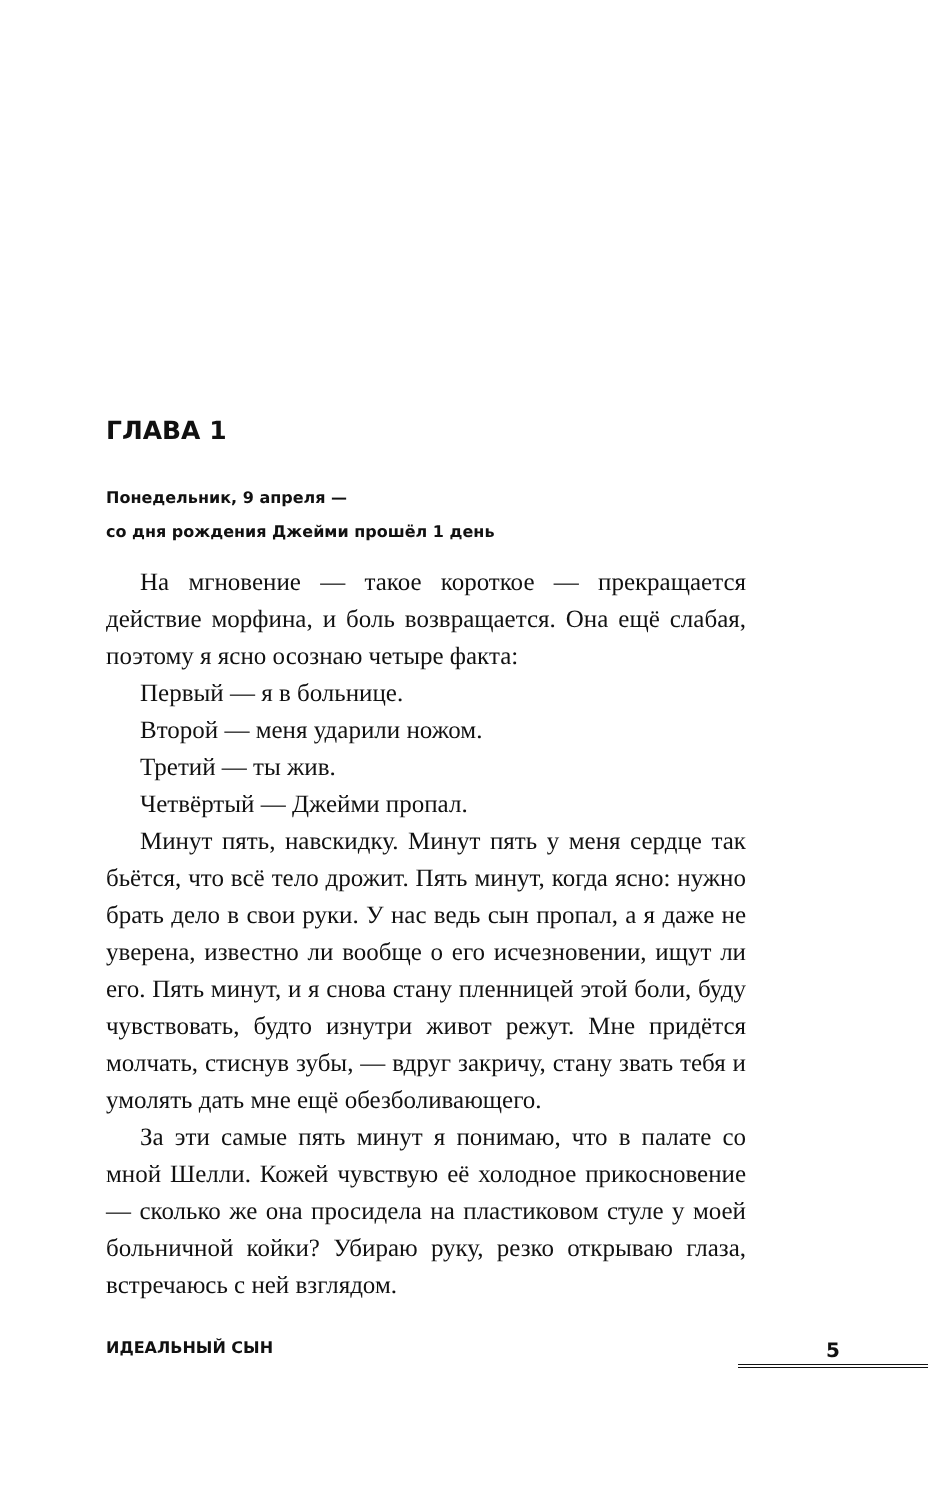ГЛАВА 1
Понедельник, 9 апреля —
со дня рождения Джейми прошёл 1 день
На мгновение — такое короткое — прекращается действие морфина, и боль возвращается. Она ещё слабая, поэтому я ясно осознаю четыре факта:
Первый — я в больнице.
Второй — меня ударили ножом.
Третий — ты жив.
Четвёртый — Джейми пропал.
Минут пять, навскидку. Минут пять у меня сердце так бьётся, что всё тело дрожит. Пять минут, когда ясно: нужно брать дело в свои руки. У нас ведь сын пропал, а я даже не уверена, известно ли вообще о его исчезновении, ищут ли его. Пять минут, и я снова стану пленницей этой боли, буду чувствовать, будто изнутри живот режут. Мне придётся молчать, стиснув зубы, — вдруг закричу, стану звать тебя и умолять дать мне ещё обезболивающего.
За эти самые пять минут я понимаю, что в палате со мной Шелли. Кожей чувствую её холодное прикосновение — сколько же она просидела на пластиковом стуле у моей больничной койки? Убираю руку, резко открываю глаза, встречаюсь с ней взглядом.
ИДЕАЛЬНЫЙ СЫН 5